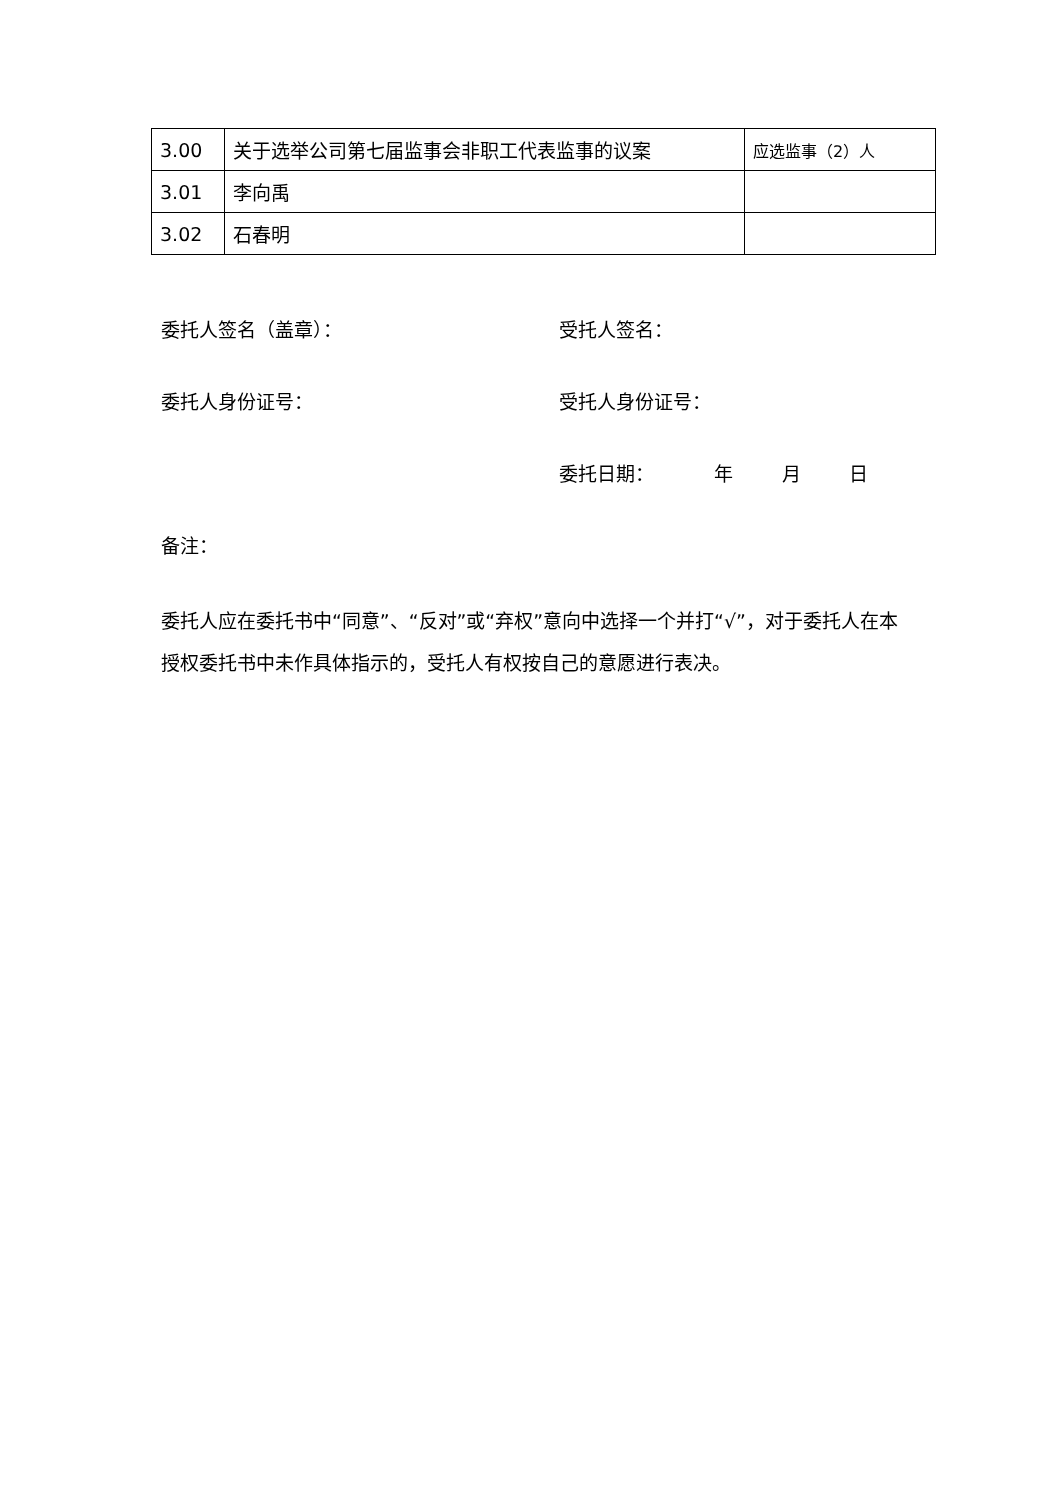| 3.00 | 关于选举公司第七届监事会非职工代表监事的议案 | 应选监事（2）人 |
| 3.01 | 李向禹 | |
| 3.02 | 石春明 | |
委托人签名（盖章）： 受托人签名：
委托人身份证号： 受托人身份证号：
委托日期： 年 月 日
备注：
委托人应在委托书中“同意”、“反对”或“弃权”意向中选择一个并打“√”，对于委托人在本授权委托书中未作具体指示的，受托人有权按自己的意愿进行表决。